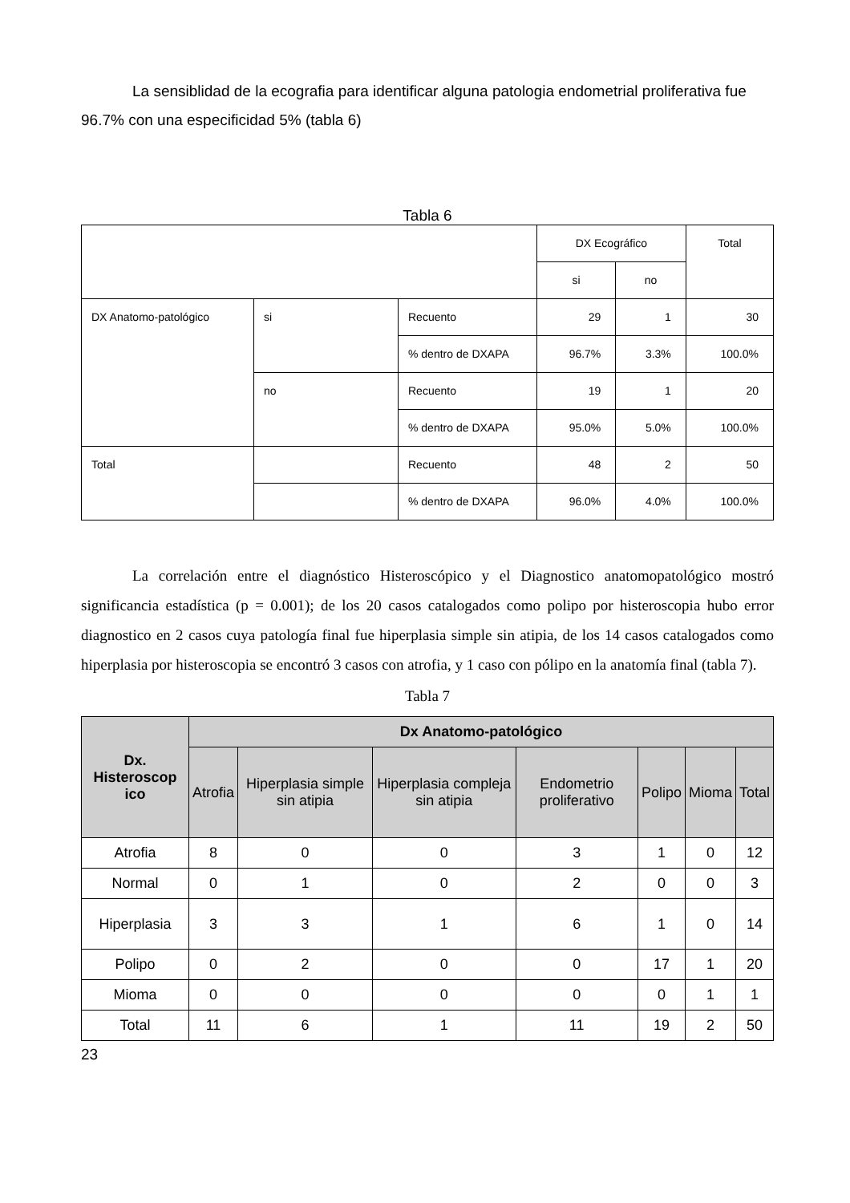La sensiblidad de la ecografia para identificar alguna patologia endometrial proliferativa fue 96.7% con una especificidad 5% (tabla 6)
Tabla 6
| | | | DX Ecográfico | | Total |
| | | | si | no | |
| DX Anatomo-patológico | si | Recuento | 29 | 1 | 30 |
| | | % dentro de DXAPA | 96.7% | 3.3% | 100.0% |
| | no | Recuento | 19 | 1 | 20 |
| | | % dentro de DXAPA | 95.0% | 5.0% | 100.0% |
| Total | | Recuento | 48 | 2 | 50 |
| | | % dentro de DXAPA | 96.0% | 4.0% | 100.0% |
La correlación entre el diagnóstico Histeroscópico y el Diagnostico anatomopatológico mostró significancia estadística (p = 0.001); de los 20 casos catalogados como polipo por histeroscopia hubo error diagnostico en 2 casos cuya patología final fue hiperplasia simple sin atipia, de los 14 casos catalogados como hiperplasia por histeroscopia se encontró 3 casos con atrofia, y 1 caso con pólipo en la anatomía final (tabla 7).
Tabla 7
| Dx. Histeroscop ico | Dx Anatomo-patológico | | | | | | |
| --- | --- | --- | --- | --- | --- | --- | --- |
| | Atrofia | Hiperplasia simple sin atipia | Hiperplasia compleja sin atipia | Endometrio proliferativo | Polipo | Mioma | Total |
| Atrofia | 8 | 0 | 0 | 3 | 1 | 0 | 12 |
| Normal | 0 | 1 | 0 | 2 | 0 | 0 | 3 |
| Hiperplasia | 3 | 3 | 1 | 6 | 1 | 0 | 14 |
| Polipo | 0 | 2 | 0 | 0 | 17 | 1 | 20 |
| Mioma | 0 | 0 | 0 | 0 | 0 | 1 | 1 |
| Total | 11 | 6 | 1 | 11 | 19 | 2 | 50 |
23